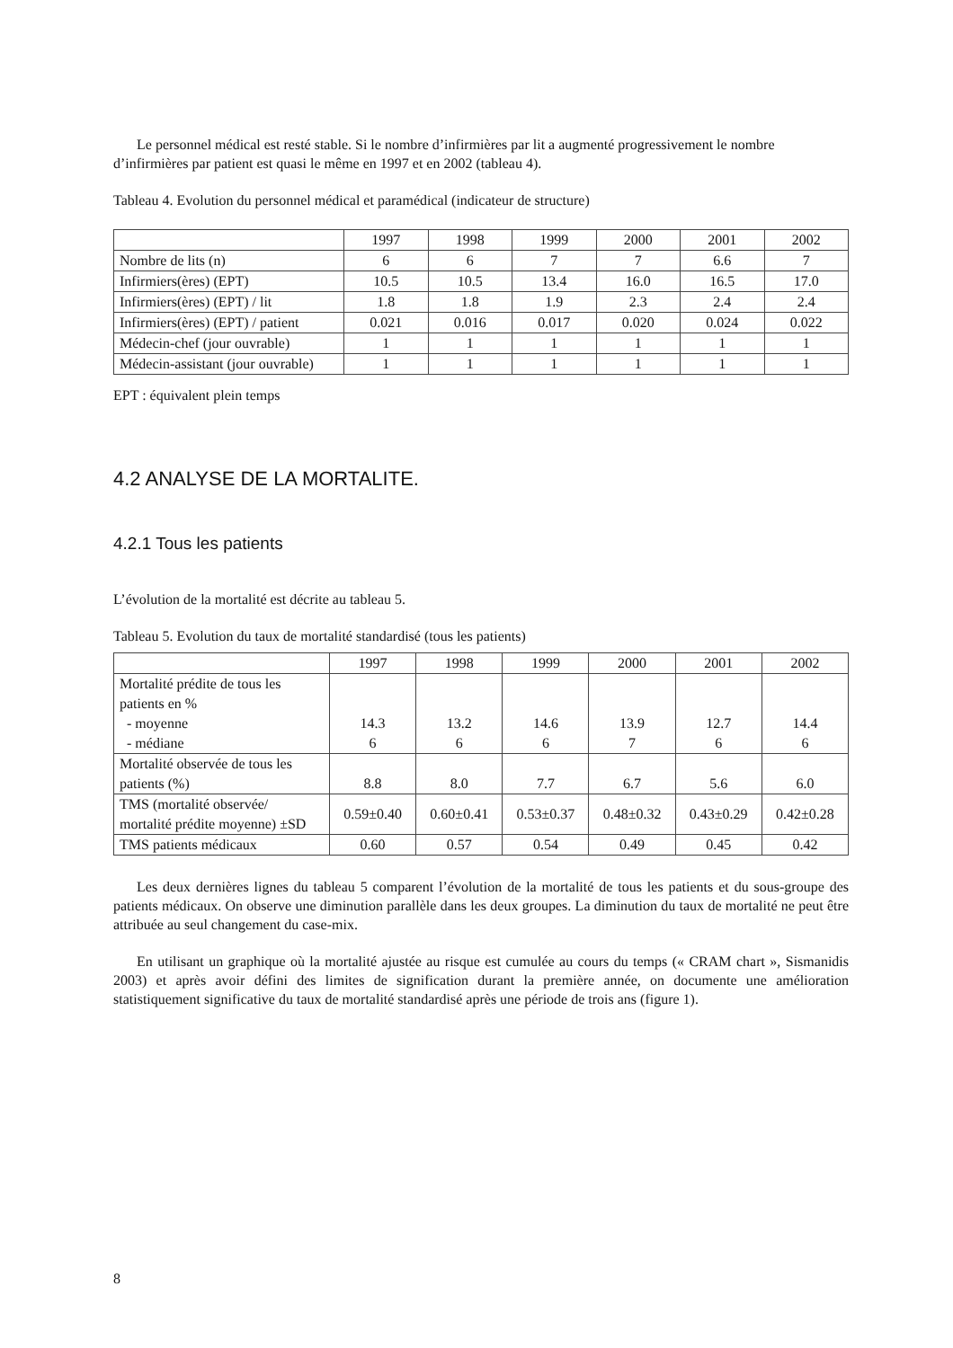Le personnel médical est resté stable. Si le nombre d’infirmières par lit a augmenté progressivement le nombre d’infirmières par patient est quasi le même en 1997 et en 2002 (tableau 4).
Tableau 4. Evolution du personnel médical et paramédical (indicateur de structure)
| | 1997 | 1998 | 1999 | 2000 | 2001 | 2002 |
| Nombre de lits (n) | 6 | 6 | 7 | 7 | 6.6 | 7 |
| Infirmiers(ères) (EPT) | 10.5 | 10.5 | 13.4 | 16.0 | 16.5 | 17.0 |
| Infirmiers(ères) (EPT) / lit | 1.8 | 1.8 | 1.9 | 2.3 | 2.4 | 2.4 |
| Infirmiers(ères) (EPT) / patient | 0.021 | 0.016 | 0.017 | 0.020 | 0.024 | 0.022 |
| Médecin-chef (jour ouvrable) | 1 | 1 | 1 | 1 | 1 | 1 |
| Médecin-assistant (jour ouvrable) | 1 | 1 | 1 | 1 | 1 | 1 |
EPT : équivalent plein temps
4.2 ANALYSE DE LA MORTALITE.
4.2.1 Tous les patients
L’évolution de la mortalité est décrite au tableau 5.
Tableau 5. Evolution du taux de mortalité standardisé (tous les patients)
| | 1997 | 1998 | 1999 | 2000 | 2001 | 2002 |
| Mortalité prédite de tous les patients en % - moyenne - médiane | 14.3 6 | 13.2 6 | 14.6 6 | 13.9 7 | 12.7 6 | 14.4 6 |
| Mortalité observée de tous les patients (%) | 8.8 | 8.0 | 7.7 | 6.7 | 5.6 | 6.0 |
| TMS (mortalité observée/ mortalité prédite moyenne) ±SD | 0.59±0.40 | 0.60±0.41 | 0.53±0.37 | 0.48±0.32 | 0.43±0.29 | 0.42±0.28 |
| TMS patients médicaux | 0.60 | 0.57 | 0.54 | 0.49 | 0.45 | 0.42 |
Les deux dernières lignes du tableau 5 comparent l’évolution de la mortalité de tous les patients et du sous-groupe des patients médicaux. On observe une diminution parallèle dans les deux groupes. La diminution du taux de mortalité ne peut être attribuée au seul changement du case-mix.
En utilisant un graphique où la mortalité ajustée au risque est cumulée au cours du temps (« CRAM chart », Sismanidis 2003) et après avoir défini des limites de signification durant la première année, on documente une amélioration statistiquement significative du taux de mortalité standardisé après une période de trois ans (figure 1).
8